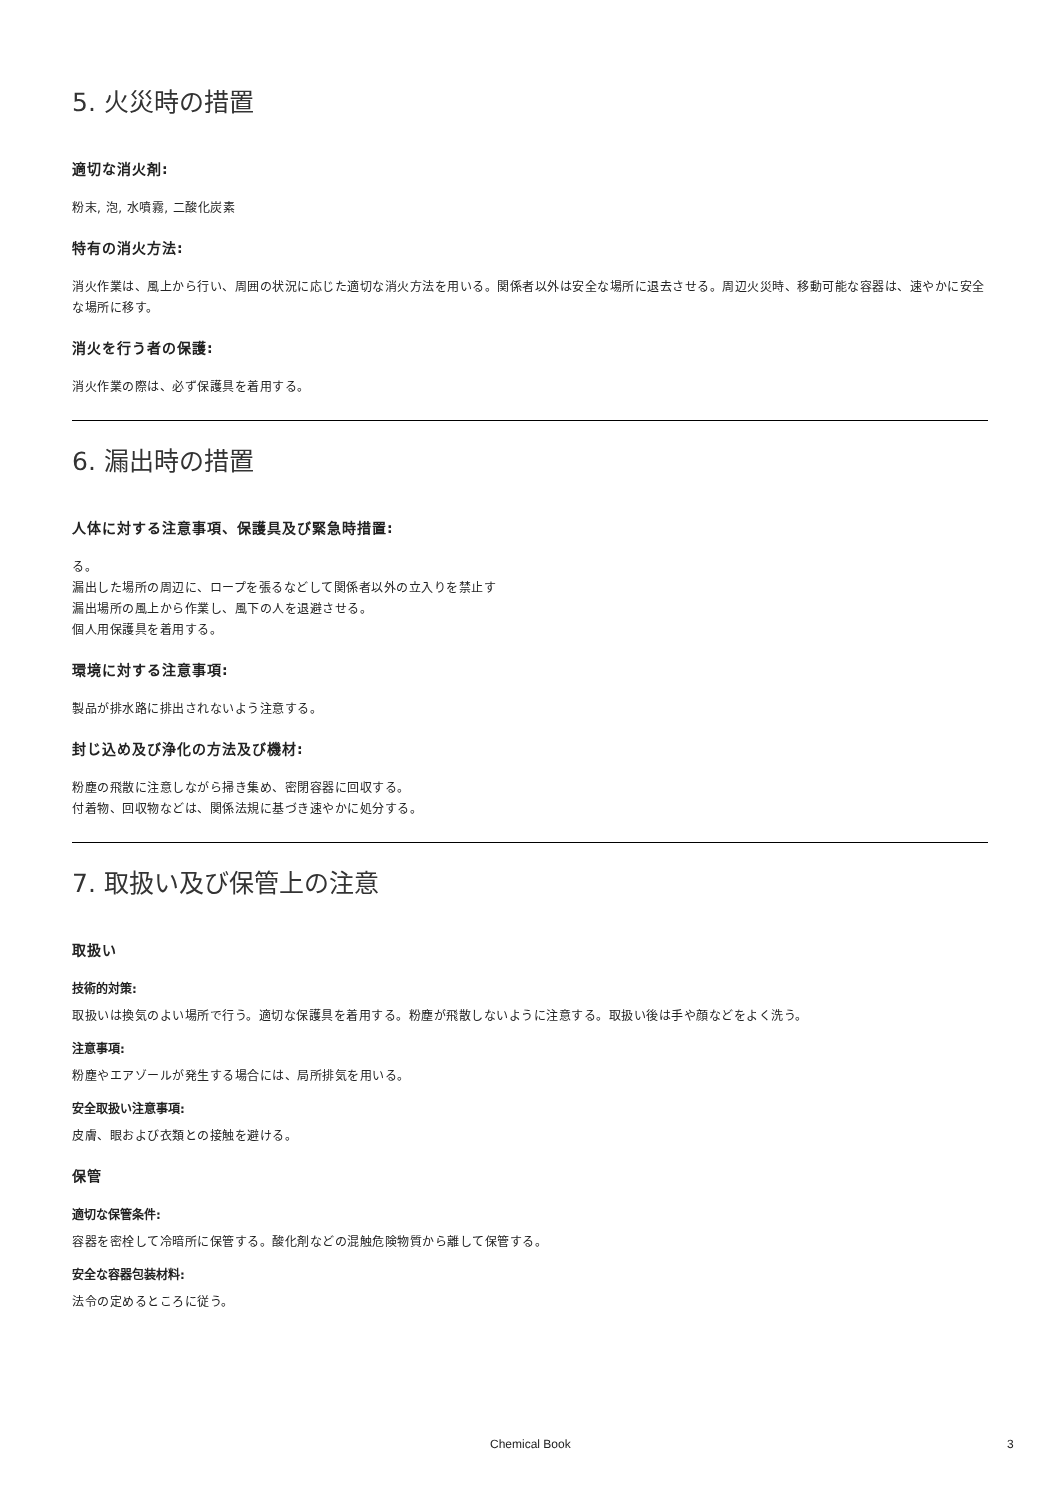5. 火災時の措置
適切な消火剤:
粉末, 泡, 水噴霧, 二酸化炭素
特有の消火方法:
消火作業は、風上から行い、周囲の状況に応じた適切な消火方法を用いる。関係者以外は安全な場所に退去させる。周辺火災時、移動可能な容器は、速やかに安全な場所に移す。
消火を行う者の保護:
消火作業の際は、必ず保護具を着用する。
6. 漏出時の措置
人体に対する注意事項、保護具及び緊急時措置:
る。
漏出した場所の周辺に、ロープを張るなどして関係者以外の立入りを禁止す
漏出場所の風上から作業し、風下の人を退避させる。
個人用保護具を着用する。
環境に対する注意事項:
製品が排水路に排出されないよう注意する。
封じ込め及び浄化の方法及び機材:
粉塵の飛散に注意しながら掃き集め、密閉容器に回収する。
付着物、回収物などは、関係法規に基づき速やかに処分する。
7. 取扱い及び保管上の注意
取扱い
技術的対策:
取扱いは換気のよい場所で行う。適切な保護具を着用する。粉塵が飛散しないように注意する。取扱い後は手や顔などをよく洗う。
注意事項:
粉塵やエアゾールが発生する場合には、局所排気を用いる。
安全取扱い注意事項:
皮膚、眼および衣類との接触を避ける。
保管
適切な保管条件:
容器を密栓して冷暗所に保管する。酸化剤などの混触危険物質から離して保管する。
安全な容器包装材料:
法令の定めるところに従う。
Chemical Book 3